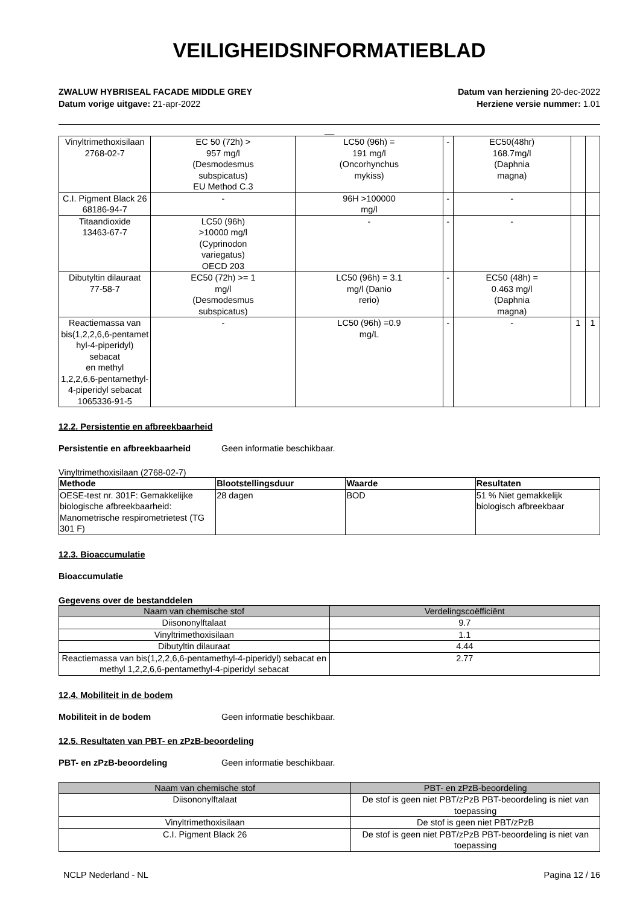VEILIGHEIDSINFORMATIEBLAD
ZWALUW HYBRISEAL FACADE MIDDLE GREY
Datum vorige uitgave: 21-apr-2022
Datum van herziening 20-dec-2022
Herziene versie nummer: 1.01
__
| Vinyltrimethoxisilaan 2768-02-7 | EC 50 (72h) > 957 mg/l (Desmodesmus subspicatus) EU Method C.3 | LC50 (96h) = 191 mg/l (Oncorhynchus mykiss) | - | EC50(48hr) 168.7mg/l (Daphnia magna) | | |
| C.I. Pigment Black 26 68186-94-7 | - | 96H >100000 mg/l | - | - | | |
| Titaandioxide 13463-67-7 | LC50 (96h) >10000 mg/l (Cyprinodon variegatus) OECD 203 | - | - | - | | |
| Dibutyltin dilauraat 77-58-7 | EC50 (72h) >= 1 mg/l (Desmodesmus subspicatus) | LC50 (96h) = 3.1 mg/l (Danio rerio) | - | EC50 (48h) = 0.463 mg/l (Daphnia magna) | | |
| Reactiemassa van bis(1,2,2,6,6-pentamet hyl-4-piperidyl) sebacat en methyl 1,2,2,6,6-pentamethyl- 4-piperidyl sebacat 1065336-91-5 | - | LC50 (96h) =0.9 mg/L | - | - | 1 | 1 |
12.2. Persistentie en afbreekbaarheid
Persistentie en afbreekbaarheid Geen informatie beschikbaar.
Vinyltrimethoxisilaan (2768-02-7)
| Methode | Blootstellingsduur | Waarde | Resultaten |
| --- | --- | --- | --- |
| OESE-test nr. 301F: Gemakkelijke biologische afbreekbaarheid: Manometrische respirometrietest (TG 301 F) | 28 dagen | BOD | 51 % Niet gemakkelijk biologisch afbreekbaar |
12.3. Bioaccumulatie
Bioaccumulatie
Gegevens over de bestanddelen
| Naam van chemische stof | Verdelingscoëfficiënt |
| --- | --- |
| Diisononylftalaat | 9.7 |
| Vinyltrimethoxisilaan | 1.1 |
| Dibutyltin dilauraat | 4.44 |
| Reactiemassa van bis(1,2,2,6,6-pentamethyl-4-piperidyl) sebacat en methyl 1,2,2,6,6-pentamethyl-4-piperidyl sebacat | 2.77 |
12.4. Mobiliteit in de bodem
Mobiliteit in de bodem Geen informatie beschikbaar.
12.5. Resultaten van PBT- en zPzB-beoordeling
PBT- en zPzB-beoordeling Geen informatie beschikbaar.
| Naam van chemische stof | PBT- en zPzB-beoordeling |
| --- | --- |
| Diisononylftalaat | De stof is geen niet PBT/zPzB PBT-beoordeling is niet van toepassing |
| Vinyltrimethoxisilaan | De stof is geen niet PBT/zPzB |
| C.I. Pigment Black 26 | De stof is geen niet PBT/zPzB PBT-beoordeling is niet van toepassing |
NCLP Nederland - NL Pagina 12 / 16